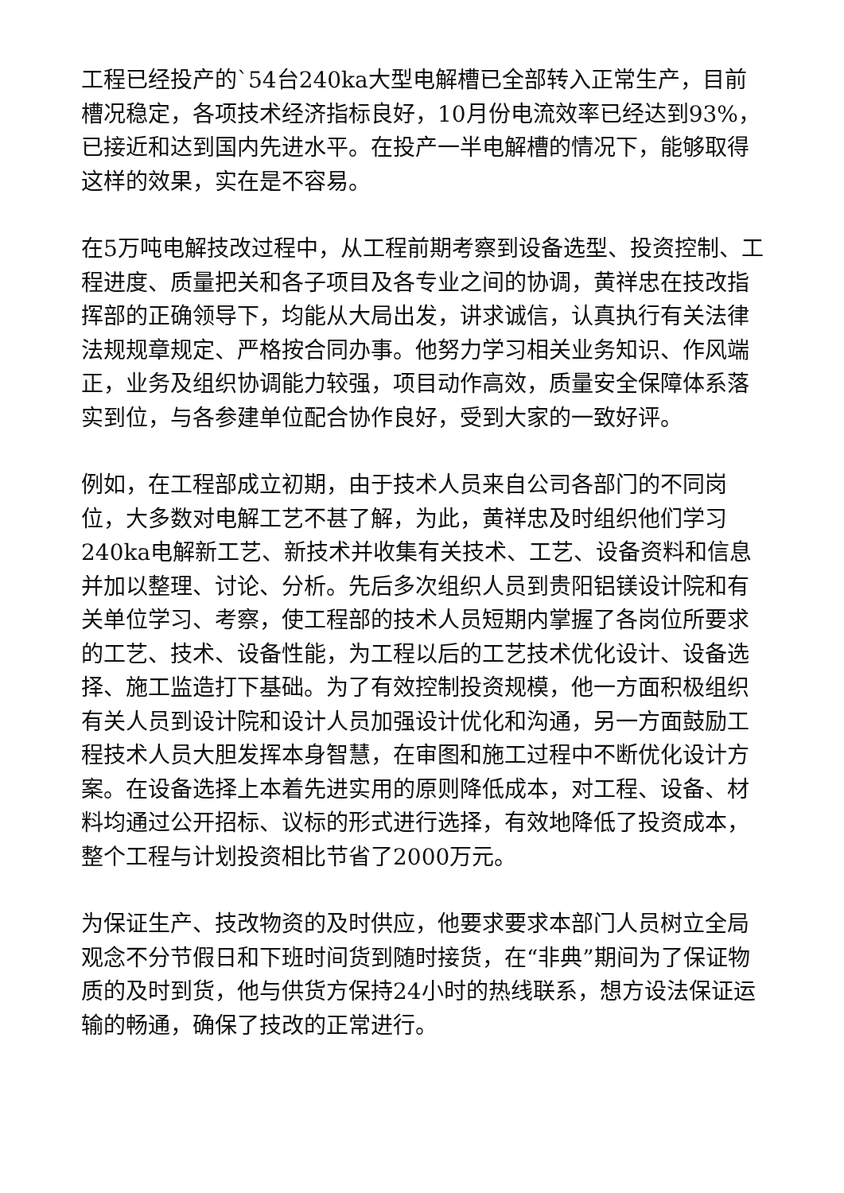工程已经投产的`54台240ka大型电解槽已全部转入正常生产，目前槽况稳定，各项技术经济指标良好，10月份电流效率已经达到93%，已接近和达到国内先进水平。在投产一半电解槽的情况下，能够取得这样的效果，实在是不容易。
在5万吨电解技改过程中，从工程前期考察到设备选型、投资控制、工程进度、质量把关和各子项目及各专业之间的协调，黄祥忠在技改指挥部的正确领导下，均能从大局出发，讲求诚信，认真执行有关法律法规规章规定、严格按合同办事。他努力学习相关业务知识、作风端正，业务及组织协调能力较强，项目动作高效，质量安全保障体系落实到位，与各参建单位配合协作良好，受到大家的一致好评。
例如，在工程部成立初期，由于技术人员来自公司各部门的不同岗位，大多数对电解工艺不甚了解，为此，黄祥忠及时组织他们学习240ka电解新工艺、新技术并收集有关技术、工艺、设备资料和信息并加以整理、讨论、分析。先后多次组织人员到贵阳铝镁设计院和有关单位学习、考察，使工程部的技术人员短期内掌握了各岗位所要求的工艺、技术、设备性能，为工程以后的工艺技术优化设计、设备选择、施工监造打下基础。为了有效控制投资规模，他一方面积极组织有关人员到设计院和设计人员加强设计优化和沟通，另一方面鼓励工程技术人员大胆发挥本身智慧，在审图和施工过程中不断优化设计方案。在设备选择上本着先进实用的原则降低成本，对工程、设备、材料均通过公开招标、议标的形式进行选择，有效地降低了投资成本，整个工程与计划投资相比节省了2000万元。
为保证生产、技改物资的及时供应，他要求要求本部门人员树立全局观念不分节假日和下班时间货到随时接货，在“非典”期间为了保证物质的及时到货，他与供货方保持24小时的热线联系，想方设法保证运输的畅通，确保了技改的正常进行。